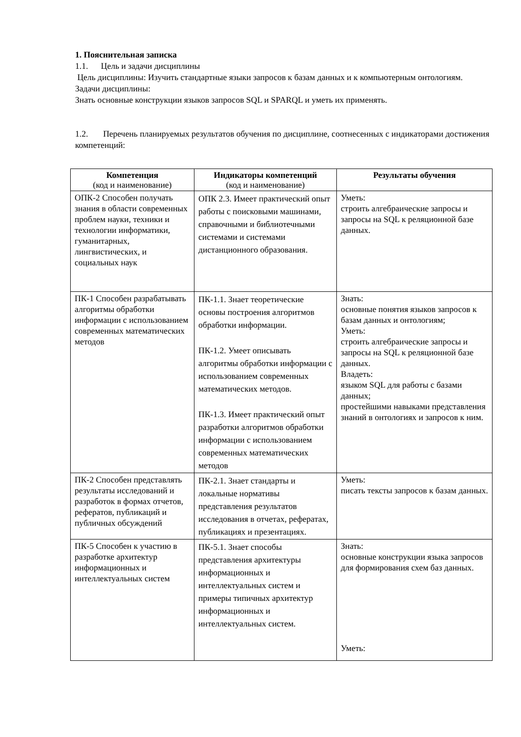1. Пояснительная записка
1.1. Цель и задачи дисциплины
Цель дисциплины: Изучить стандартные языки запросов к базам данных и к компьютерным онтологиям.
Задачи дисциплины:
Знать основные конструкции языков запросов SQL и SPARQL и уметь их применять.
1.2. Перечень планируемых результатов обучения по дисциплине, соотнесенных с индикаторами достижения компетенций:
| Компетенция (код и наименование) | Индикаторы компетенций (код и наименование) | Результаты обучения |
| --- | --- | --- |
| ОПК-2 Способен получать знания в области современных проблем науки, техники и технологии информатики, гуманитарных, лингвистических, и социальных наук | ОПК 2.3. Имеет практический опыт работы с поисковыми машинами, справочными и библиотечными системами и системами дистанционного образования. | Уметь: строить алгебраические запросы и запросы на SQL к реляционной базе данных. |
| ПК-1 Способен разрабатывать алгоритмы обработки информации с использованием современных математических методов | ПК-1.1. Знает теоретические основы построения алгоритмов обработки информации. ПК-1.2. Умеет описывать алгоритмы обработки информации с использованием современных математических методов. ПК-1.3. Имеет практический опыт разработки алгоритмов обработки информации с использованием современных математических методов | Знать: основные понятия языков запросов к базам данных и онтологиям; Уметь: строить алгебраические запросы и запросы на SQL к реляционной базе данных. Владеть: языком SQL для работы с базами данных; простейшими навыками представления знаний в онтологиях и запросов к ним. |
| ПК-2 Способен представлять результаты исследований и разработок в формах отчетов, рефератов, публикаций и публичных обсуждений | ПК-2.1. Знает стандарты и локальные нормативы представления результатов исследования в отчетах, рефератах, публикациях и презентациях. | Уметь: писать тексты запросов к базам данных. |
| ПК-5 Способен к участию в разработке архитектур информационных и интеллектуальных систем | ПК-5.1. Знает способы представления архитектуры информационных и интеллектуальных систем и примеры типичных архитектур информационных и интеллектуальных систем. | Знать: основные конструкции языка запросов для формирования схем баз данных. Уметь: |